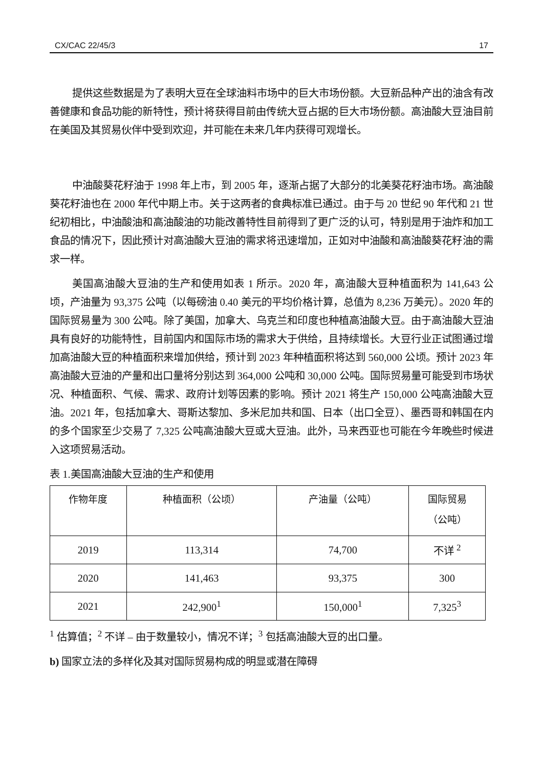CX/CAC 22/45/3 17
提供这些数据是为了表明大豆在全球油料市场中的巨大市场份额。大豆新品种产出的油含有改善健康和食品功能的新特性，预计将获得目前由传统大豆占据的巨大市场份额。高油酸大豆油目前在美国及其贸易伙伴中受到欢迎，并可能在未来几年内获得可观增长。
中油酸葵花籽油于 1998 年上市，到 2005 年，逐渐占据了大部分的北美葵花籽油市场。高油酸葵花籽油也在 2000 年代中期上市。关于这两者的食典标准已通过。由于与 20 世纪 90 年代和 21 世纪初相比，中油酸油和高油酸油的功能改善特性目前得到了更广泛的认可，特别是用于油炸和加工食品的情况下，因此预计对高油酸大豆油的需求将迅速增加，正如对中油酸和高油酸葵花籽油的需求一样。
美国高油酸大豆油的生产和使用如表 1 所示。2020 年，高油酸大豆种植面积为 141,643 公顷，产油量为 93,375 公吨（以每磅油 0.40 美元的平均价格计算，总值为 8,236 万美元）。2020 年的国际贸易量为 300 公吨。除了美国，加拿大、乌克兰和印度也种植高油酸大豆。由于高油酸大豆油具有良好的功能特性，目前国内和国际市场的需求大于供给，且持续增长。大豆行业正试图通过增加高油酸大豆的种植面积来增加供给，预计到 2023 年种植面积将达到 560,000 公顷。预计 2023 年高油酸大豆油的产量和出口量将分别达到 364,000 公吨和 30,000 公吨。国际贸易量可能受到市场状况、种植面积、气候、需求、政府计划等因素的影响。预计 2021 将生产 150,000 公吨高油酸大豆油。2021 年，包括加拿大、哥斯达黎加、多米尼加共和国、日本（出口全豆）、墨西哥和韩国在内的多个国家至少交易了 7,325 公吨高油酸大豆或大豆油。此外，马来西亚也可能在今年晚些时候进入这项贸易活动。
表 1.美国高油酸大豆油的生产和使用
| 作物年度 | 种植面积（公顷） | 产油量（公吨） | 国际贸易 （公吨） |
| --- | --- | --- | --- |
| 2019 | 113,314 | 74,700 | 不详 <sup>2</sup> |
| 2020 | 141,463 | 93,375 | 300 |
| 2021 | 242,900<sup>1</sup> | 150,000<sup>1</sup> | 7,325<sup>3</sup> |
<sup>1</sup> 估算值；<sup>2</sup> 不详 – 由于数量较小，情况不详；<sup>3</sup> 包括高油酸大豆的出口量。
b) 国家立法的多样化及其对国际贸易构成的明显或潜在障碍